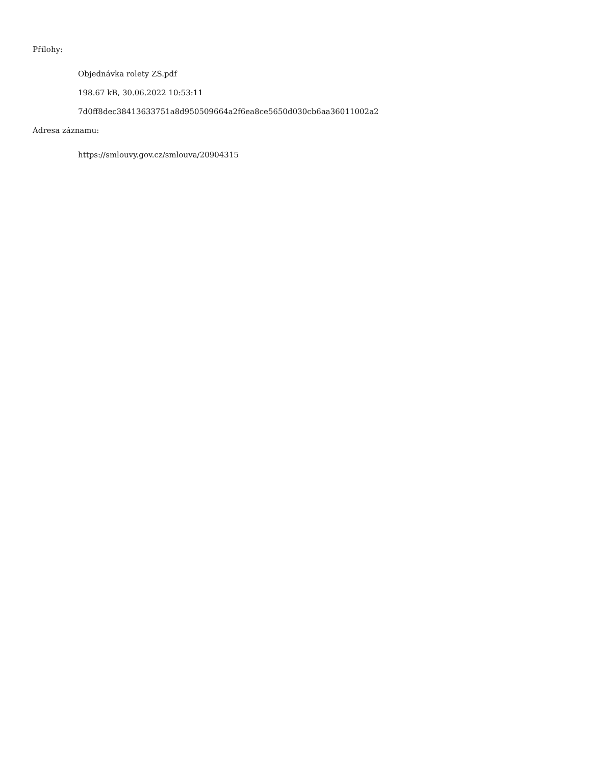Přílohy:
Objednávka rolety ZS.pdf
198.67 kB, 30.06.2022 10:53:11
7d0ff8dec38413633751a8d950509664a2f6ea8ce5650d030cb6aa36011002a2
Adresa záznamu:
https://smlouvy.gov.cz/smlouva/20904315